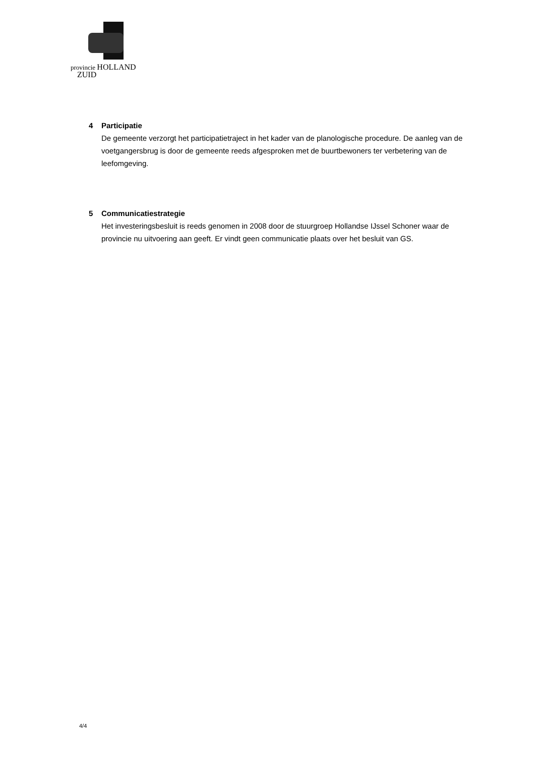provincie HOLLAND
ZUID
4 Participatie
De gemeente verzorgt het participatietraject in het kader van de planologische procedure. De aanleg van de voetgangersbrug is door de gemeente reeds afgesproken met de buurtbewoners ter verbetering van de leefomgeving.
5 Communicatiestrategie
Het investeringsbesluit is reeds genomen in 2008 door de stuurgroep Hollandse IJssel Schoner waar de provincie nu uitvoering aan geeft. Er vindt geen communicatie plaats over het besluit van GS.
4/4